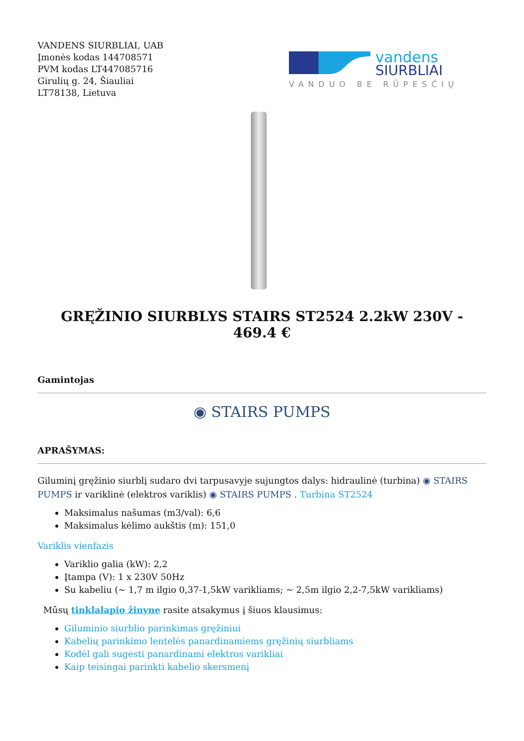VANDENS SIURBLIAI, UAB
Įmonės kodas 144708571
PVM kodas LT447085716
Girulių g. 24, Šiauliai
LT78138, Lietuva
vandens
SIURBLIAI
VANDUO BE RŪPESČIŲ
GRĘŽINIO SIURBLYS STAIRS ST2524 2.2kW 230V - 469.4 €
Gamintojas
◉ STAIRS PUMPS
APRAŠYMAS:
Giluminį gręžinio siurblį sudaro dvi tarpusavyje sujungtos dalys: hidraulinė (turbina) ◉ STAIRS PUMPS ir variklinė (elektros variklis) ◉ STAIRS PUMPS . Turbina ST2524
Maksimalus našumas (m3/val): 6,6
Maksimalus kėlimo aukštis (m): 151,0
Variklis vienfazis
Variklio galia (kW): 2,2
Įtampa (V): 1 x 230V 50Hz
Su kabeliu (~ 1,7 m ilgio 0,37-1,5kW varikliams; ~ 2,5m ilgio 2,2-7,5kW varikliams)
Mūsų tinklalapio žinyne rasite atsakymus į šiuos klausimus:
Giluminio siurblio parinkimas gręžiniui
Kabelių parinkimo lentelės panardinamiems gręžinių siurbliams
Kodėl gali sugesti panardinami elektros varikliai
Kaip teisingai parinkti kabelio skersmenį